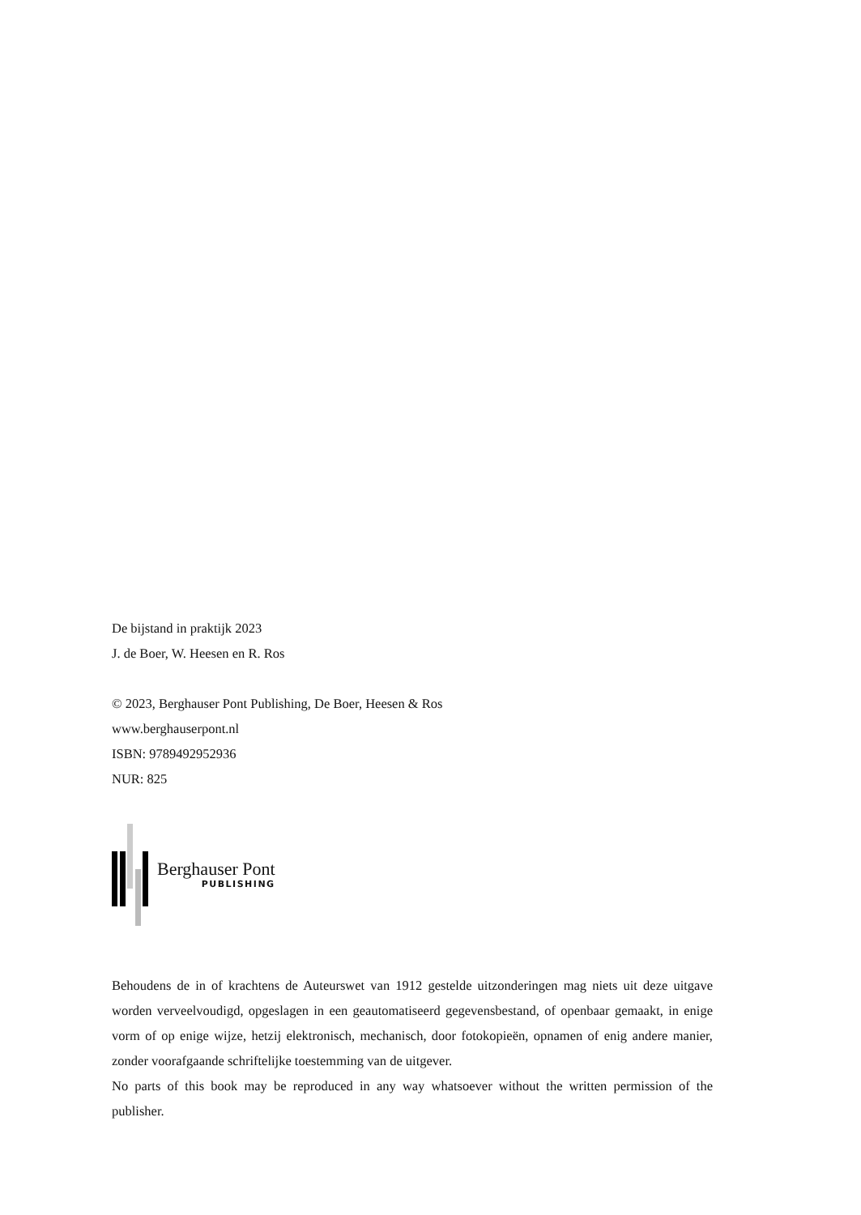De bijstand in praktijk 2023
J. de Boer, W. Heesen en R. Ros
© 2023, Berghauser Pont Publishing, De Boer, Heesen & Ros
www.berghauserpont.nl
ISBN: 9789492952936
NUR: 825
Berghauser Pont
PUBLISHING
Behoudens de in of krachtens de Auteurswet van 1912 gestelde uitzonderingen mag niets uit deze uitgave worden verveelvoudigd, opgeslagen in een geautomatiseerd gegevensbestand, of openbaar gemaakt, in enige vorm of op enige wijze, hetzij elektronisch, mechanisch, door fotokopieën, opnamen of enig andere manier, zonder voorafgaande schriftelijke toestemming van de uitgever.
No parts of this book may be reproduced in any way whatsoever without the written permission of the publisher.